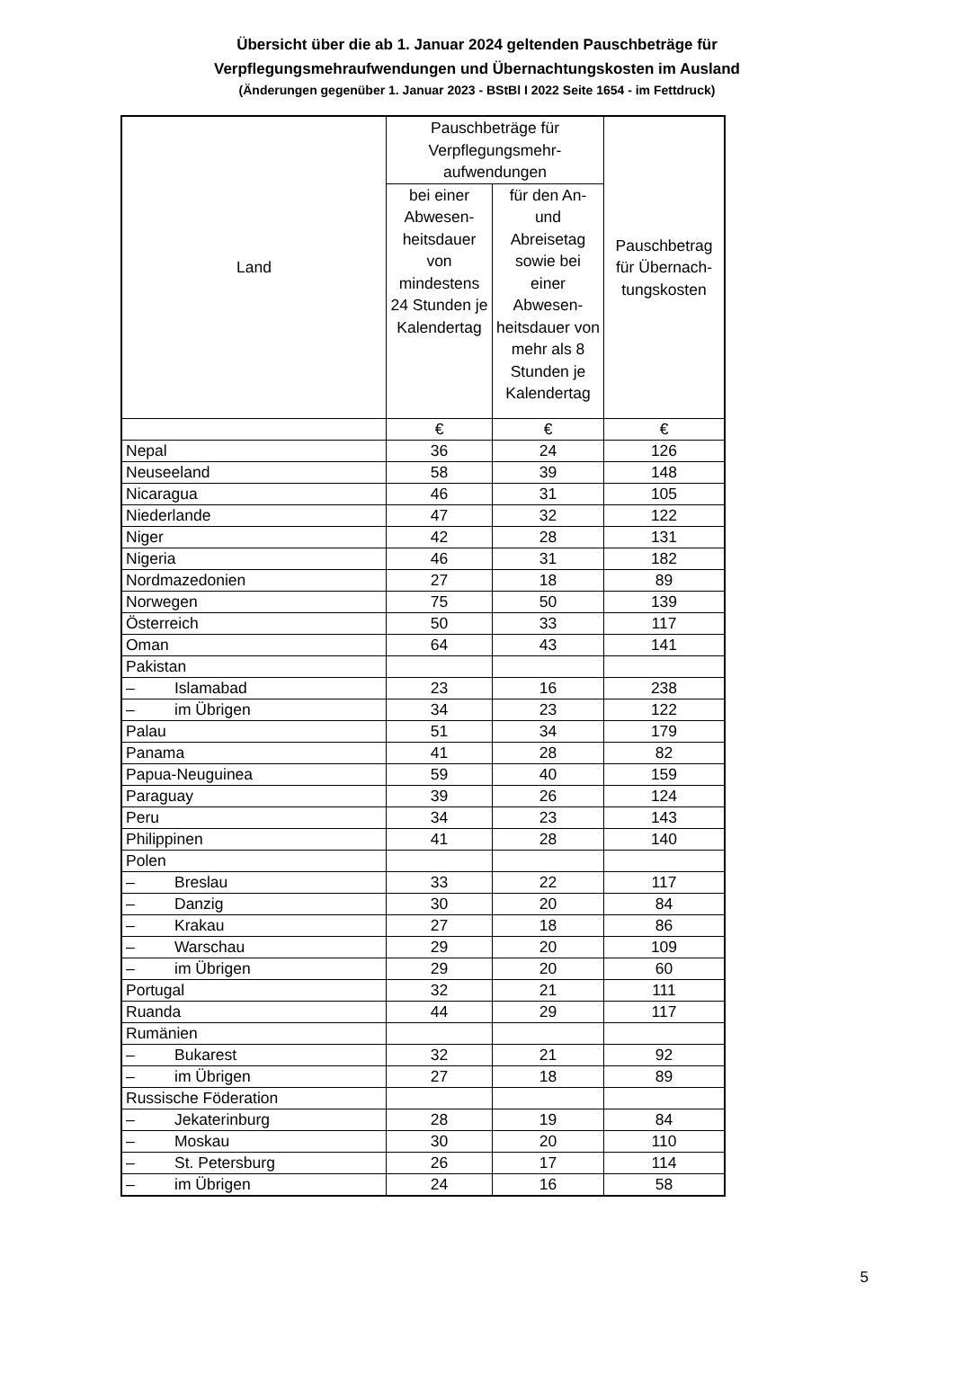Übersicht über die ab 1. Januar 2024 geltenden Pauschbeträge für
Verpflegungsmehraufwendungen und Übernachtungskosten im Ausland
(Änderungen gegenüber 1. Januar 2023 - BStBl I 2022 Seite 1654 - im Fettdruck)
| Land | Pauschbeträge für Verpflegungsmehr- aufwendungen | | Pauschbetrag für Übernach- tungskosten |
| --- | --- | --- | --- |
| | bei einer Abwesen-heitsdauer von mindestens 24 Stunden je Kalendertag | für den An- und Abreisetag sowie bei einer Abwesen-heitsdauer von mehr als 8 Stunden je Kalendertag | |
| | € | € | € |
| Nepal | 36 | 24 | 126 |
| Neuseeland | 58 | 39 | 148 |
| Nicaragua | 46 | 31 | 105 |
| Niederlande | 47 | 32 | 122 |
| Niger | 42 | 28 | 131 |
| Nigeria | 46 | 31 | 182 |
| Nordmazedonien | 27 | 18 | 89 |
| Norwegen | 75 | 50 | 139 |
| Österreich | 50 | 33 | 117 |
| Oman | 64 | 43 | 141 |
| Pakistan | | | |
| – Islamabad | 23 | 16 | 238 |
| – im Übrigen | 34 | 23 | 122 |
| Palau | 51 | 34 | 179 |
| Panama | 41 | 28 | 82 |
| Papua-Neuguinea | 59 | 40 | 159 |
| Paraguay | 39 | 26 | 124 |
| Peru | 34 | 23 | 143 |
| Philippinen | 41 | 28 | 140 |
| Polen | | | |
| – Breslau | 33 | 22 | 117 |
| – Danzig | 30 | 20 | 84 |
| – Krakau | 27 | 18 | 86 |
| – Warschau | 29 | 20 | 109 |
| – im Übrigen | 29 | 20 | 60 |
| Portugal | 32 | 21 | 111 |
| Ruanda | 44 | 29 | 117 |
| Rumänien | | | |
| – Bukarest | 32 | 21 | 92 |
| – im Übrigen | 27 | 18 | 89 |
| Russische Föderation | | | |
| – Jekaterinburg | 28 | 19 | 84 |
| – Moskau | 30 | 20 | 110 |
| – St. Petersburg | 26 | 17 | 114 |
| – im Übrigen | 24 | 16 | 58 |
5